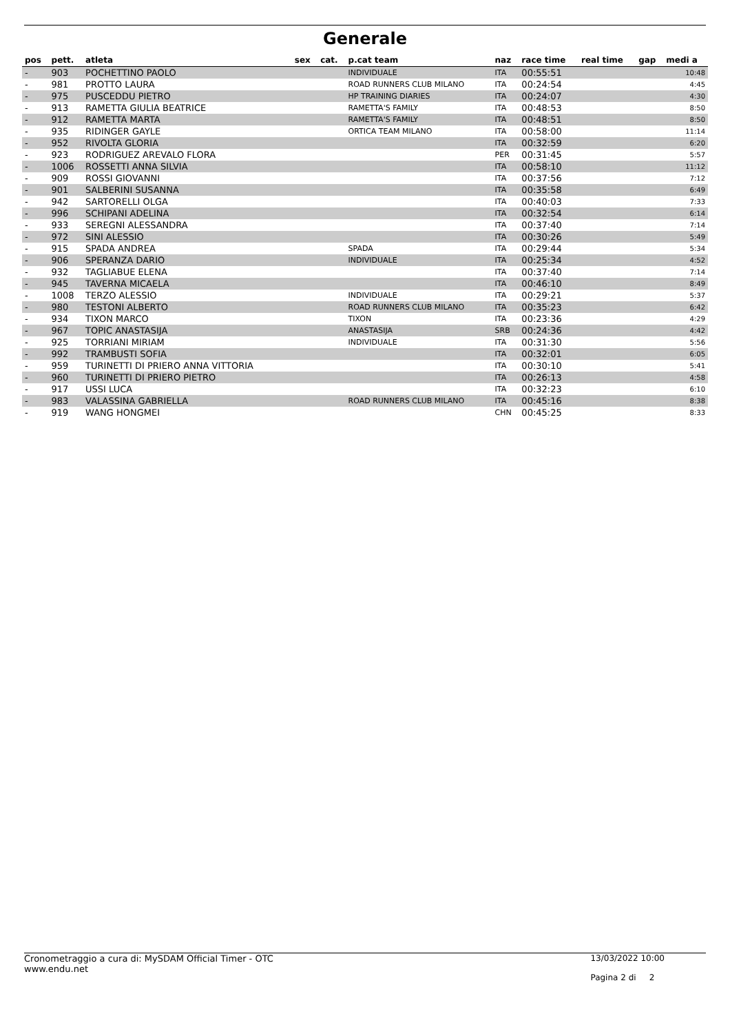Generale
| pos | pett. | atleta | sex | cat. | p.cat team | naz | race time | real time | gap | medi a |
| --- | --- | --- | --- | --- | --- | --- | --- | --- | --- | --- |
| - | 903 | POCHETTINO PAOLO | | | INDIVIDUALE | ITA | 00:55:51 | | | 10:48 |
| - | 981 | PROTTO LAURA | | | ROAD RUNNERS CLUB MILANO | ITA | 00:24:54 | | | 4:45 |
| - | 975 | PUSCEDDU PIETRO | | | HP TRAINING DIARIES | ITA | 00:24:07 | | | 4:30 |
| - | 913 | RAMETTA GIULIA BEATRICE | | | RAMETTA'S FAMILY | ITA | 00:48:53 | | | 8:50 |
| - | 912 | RAMETTA MARTA | | | RAMETTA'S FAMILY | ITA | 00:48:51 | | | 8:50 |
| - | 935 | RIDINGER GAYLE | | | ORTICA TEAM MILANO | ITA | 00:58:00 | | | 11:14 |
| - | 952 | RIVOLTA GLORIA | | | | ITA | 00:32:59 | | | 6:20 |
| - | 923 | RODRIGUEZ AREVALO FLORA | | | | PER | 00:31:45 | | | 5:57 |
| - | 1006 | ROSSETTI ANNA SILVIA | | | | ITA | 00:58:10 | | | 11:12 |
| - | 909 | ROSSI GIOVANNI | | | | ITA | 00:37:56 | | | 7:12 |
| - | 901 | SALBERINI SUSANNA | | | | ITA | 00:35:58 | | | 6:49 |
| - | 942 | SARTORELLI OLGA | | | | ITA | 00:40:03 | | | 7:33 |
| - | 996 | SCHIPANI ADELINA | | | | ITA | 00:32:54 | | | 6:14 |
| - | 933 | SEREGNI ALESSANDRA | | | | ITA | 00:37:40 | | | 7:14 |
| - | 972 | SINI ALESSIO | | | | ITA | 00:30:26 | | | 5:49 |
| - | 915 | SPADA ANDREA | | | SPADA | ITA | 00:29:44 | | | 5:34 |
| - | 906 | SPERANZA DARIO | | | INDIVIDUALE | ITA | 00:25:34 | | | 4:52 |
| - | 932 | TAGLIABUE ELENA | | | | ITA | 00:37:40 | | | 7:14 |
| - | 945 | TAVERNA MICAELA | | | | ITA | 00:46:10 | | | 8:49 |
| - | 1008 | TERZO ALESSIO | | | INDIVIDUALE | ITA | 00:29:21 | | | 5:37 |
| - | 980 | TESTONI ALBERTO | | | ROAD RUNNERS CLUB MILANO | ITA | 00:35:23 | | | 6:42 |
| - | 934 | TIXON MARCO | | | TIXON | ITA | 00:23:36 | | | 4:29 |
| - | 967 | TOPIC ANASTASIJA | | | ANASTASIJA | SRB | 00:24:36 | | | 4:42 |
| - | 925 | TORRIANI MIRIAM | | | INDIVIDUALE | ITA | 00:31:30 | | | 5:56 |
| - | 992 | TRAMBUSTI SOFIA | | | | ITA | 00:32:01 | | | 6:05 |
| - | 959 | TURINETTI DI PRIERO ANNA VITTORIA | | | | ITA | 00:30:10 | | | 5:41 |
| - | 960 | TURINETTI DI PRIERO PIETRO | | | | ITA | 00:26:13 | | | 4:58 |
| - | 917 | USSI LUCA | | | | ITA | 00:32:23 | | | 6:10 |
| - | 983 | VALASSINA GABRIELLA | | | ROAD RUNNERS CLUB MILANO | ITA | 00:45:16 | | | 8:38 |
| - | 919 | WANG HONGMEI | | | | CHN | 00:45:25 | | | 8:33 |
Cronometraggio a cura di: MySDAM Official Timer - OTC
www.endu.net
13/03/2022 10:00
Pagina 2 di 2